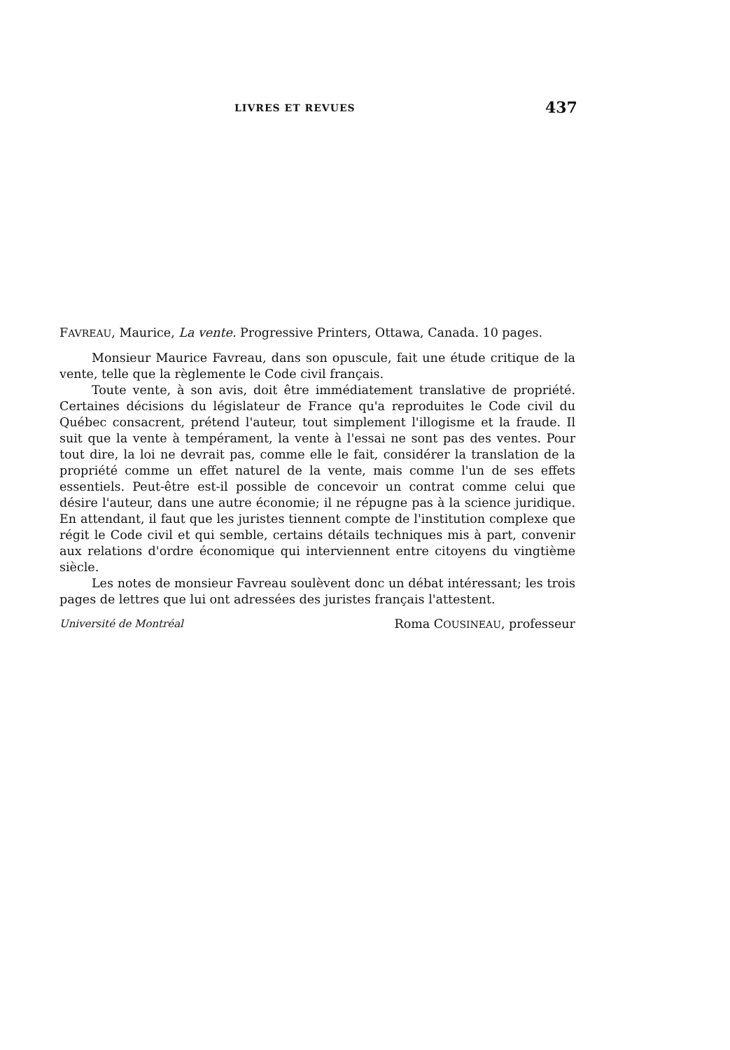LIVRES ET REVUES 437
FAVREAU, Maurice, La vente. Progressive Printers, Ottawa, Canada. 10 pages.
Monsieur Maurice Favreau, dans son opuscule, fait une étude critique de la vente, telle que la règlemente le Code civil français.
Toute vente, à son avis, doit être immédiatement translative de propriété. Certaines décisions du législateur de France qu'a reproduites le Code civil du Québec consacrent, prétend l'auteur, tout simplement l'illogisme et la fraude. Il suit que la vente à tempérament, la vente à l'essai ne sont pas des ventes. Pour tout dire, la loi ne devrait pas, comme elle le fait, considérer la translation de la propriété comme un effet naturel de la vente, mais comme l'un de ses effets essentiels. Peut-être est-il possible de concevoir un contrat comme celui que désire l'auteur, dans une autre économie; il ne répugne pas à la science juridique. En attendant, il faut que les juristes tiennent compte de l'institution complexe que régit le Code civil et qui semble, certains détails techniques mis à part, convenir aux relations d'ordre économique qui interviennent entre citoyens du vingtième siècle.
Les notes de monsieur Favreau soulèvent donc un débat intéressant; les trois pages de lettres que lui ont adressées des juristes français l'attestent.
Université de Montréal Roma COUSINEAU, professeur